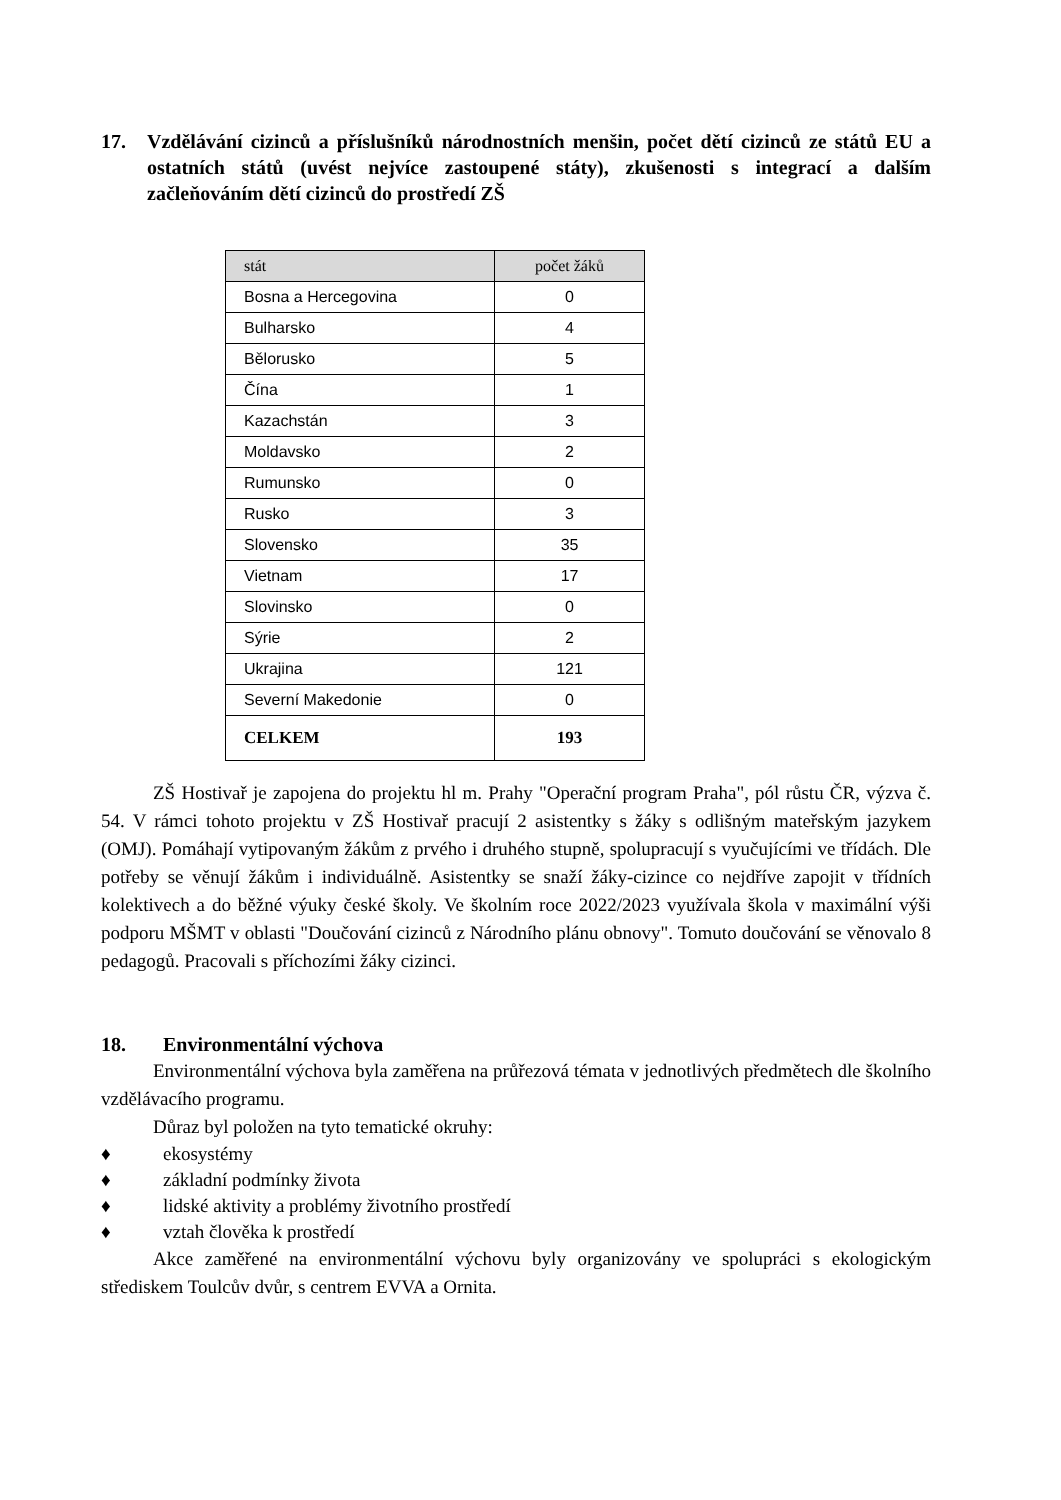17. Vzdělávání cizinců a příslušníků národnostních menšin, počet dětí cizinců ze států EU a ostatních států (uvést nejvíce zastoupené státy), zkušenosti s integrací a dalším začleňováním dětí cizinců do prostředí ZŠ
| stát | počet žáků |
| --- | --- |
| Bosna a Hercegovina | 0 |
| Bulharsko | 4 |
| Bělorusko | 5 |
| Čína | 1 |
| Kazachstán | 3 |
| Moldavsko | 2 |
| Rumunsko | 0 |
| Rusko | 3 |
| Slovensko | 35 |
| Vietnam | 17 |
| Slovinsko | 0 |
| Sýrie | 2 |
| Ukrajina | 121 |
| Severní Makedonie | 0 |
| CELKEM | 193 |
ZŠ Hostivař je zapojena do projektu hl m. Prahy "Operační program Praha", pól růstu ČR, výzva č. 54. V rámci tohoto projektu v ZŠ Hostivař pracují 2 asistentky s žáky s odlišným mateřským jazykem (OMJ). Pomáhají vytipovaným žákům z prvého i druhého stupně, spolupracují s vyučujícími ve třídách. Dle potřeby se věnují žákům i individuálně. Asistentky se snaží žáky-cizince co nejdříve zapojit v třídních kolektivech a do běžné výuky české školy. Ve školním roce 2022/2023 využívala škola v maximální výši podporu MŠMT v oblasti "Doučování cizinců z Národního plánu obnovy". Tomuto doučování se věnovalo 8 pedagogů. Pracovali s příchozími žáky cizinci.
18. Environmentální výchova
Environmentální výchova byla zaměřena na průřezová témata v jednotlivých předmětech dle školního vzdělávacího programu.
Důraz byl položen na tyto tematické okruhy:
♦ ekosystémy
♦ základní podmínky života
♦ lidské aktivity a problémy životního prostředí
♦ vztah člověka k prostředí
Akce zaměřené na environmentální výchovu byly organizovány ve spolupráci s ekologickým střediskem Toulcův dvůr, s centrem EVVA a Ornita.